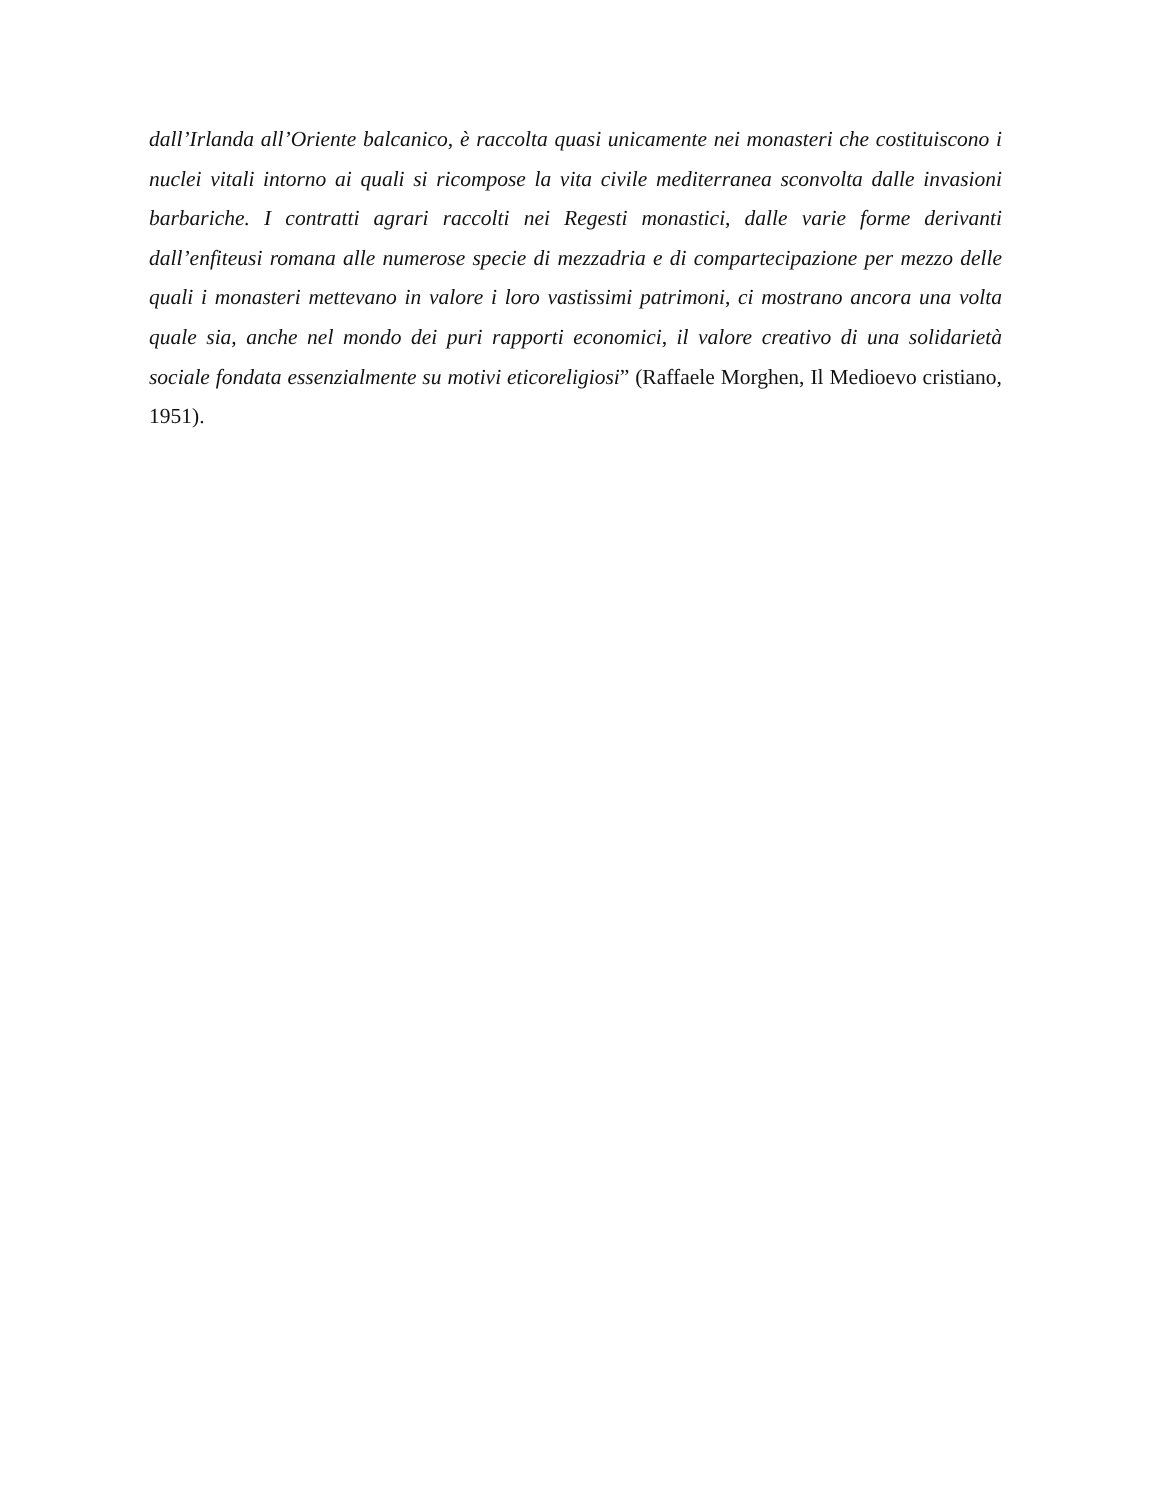dall’Irlanda all’Oriente balcanico, è raccolta quasi unicamente nei monasteri che costituiscono i nuclei vitali intorno ai quali si ricompose la vita civile mediterranea sconvolta dalle invasioni barbariche. I contratti agrari raccolti nei Regesti monastici, dalle varie forme derivanti dall’enfiteusi romana alle numerose specie di mezzadria e di compartecipazione per mezzo delle quali i monasteri mettevano in valore i loro vastissimi patrimoni, ci mostrano ancora una volta quale sia, anche nel mondo dei puri rapporti economici, il valore creativo di una solidarietà sociale fondata essenzialmente su motivi eticoreligiosi” (Raffaele Morghen, Il Medioevo cristiano, 1951).